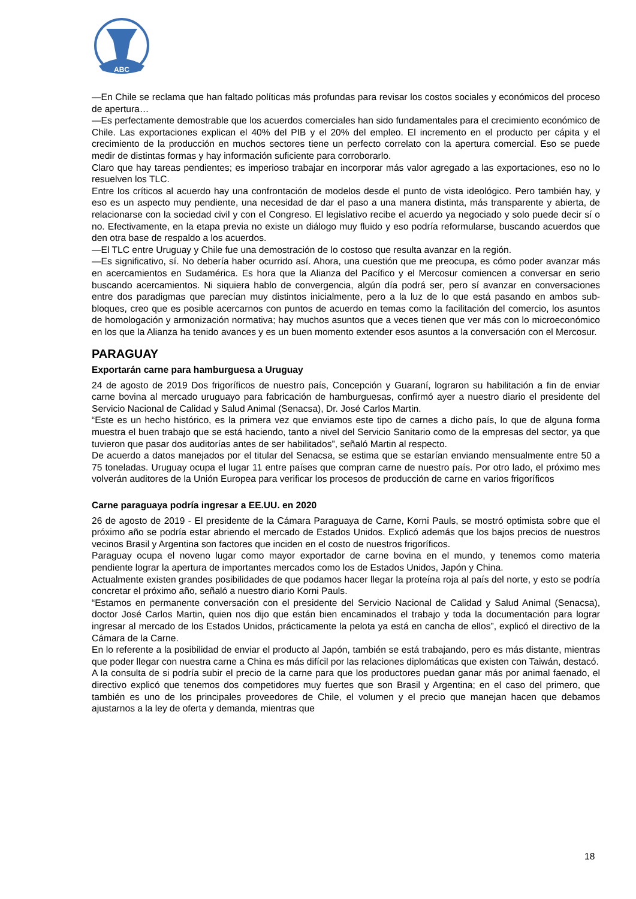ABC
—En Chile se reclama que han faltado políticas más profundas para revisar los costos sociales y económicos del proceso de apertura…
—Es perfectamente demostrable que los acuerdos comerciales han sido fundamentales para el crecimiento económico de Chile. Las exportaciones explican el 40% del PIB y el 20% del empleo. El incremento en el producto per cápita y el crecimiento de la producción en muchos sectores tiene un perfecto correlato con la apertura comercial. Eso se puede medir de distintas formas y hay información suficiente para corroborarlo.
Claro que hay tareas pendientes; es imperioso trabajar en incorporar más valor agregado a las exportaciones, eso no lo resuelven los TLC.
Entre los críticos al acuerdo hay una confrontación de modelos desde el punto de vista ideológico. Pero también hay, y eso es un aspecto muy pendiente, una necesidad de dar el paso a una manera distinta, más transparente y abierta, de relacionarse con la sociedad civil y con el Congreso. El legislativo recibe el acuerdo ya negociado y solo puede decir sí o no. Efectivamente, en la etapa previa no existe un diálogo muy fluido y eso podría reformularse, buscando acuerdos que den otra base de respaldo a los acuerdos.
—El TLC entre Uruguay y Chile fue una demostración de lo costoso que resulta avanzar en la región.
—Es significativo, sí. No debería haber ocurrido así. Ahora, una cuestión que me preocupa, es cómo poder avanzar más en acercamientos en Sudamérica. Es hora que la Alianza del Pacífico y el Mercosur comiencen a conversar en serio buscando acercamientos. Ni siquiera hablo de convergencia, algún día podrá ser, pero sí avanzar en conversaciones entre dos paradigmas que parecían muy distintos inicialmente, pero a la luz de lo que está pasando en ambos sub-bloques, creo que es posible acercarnos con puntos de acuerdo en temas como la facilitación del comercio, los asuntos de homologación y armonización normativa; hay muchos asuntos que a veces tienen que ver más con lo microeconómico en los que la Alianza ha tenido avances y es un buen momento extender esos asuntos a la conversación con el Mercosur.
PARAGUAY
Exportarán carne para hamburguesa a Uruguay
24 de agosto de 2019 Dos frigoríficos de nuestro país, Concepción y Guaraní, lograron su habilitación a fin de enviar carne bovina al mercado uruguayo para fabricación de hamburguesas, confirmó ayer a nuestro diario el presidente del Servicio Nacional de Calidad y Salud Animal (Senacsa), Dr. José Carlos Martin.
“Este es un hecho histórico, es la primera vez que enviamos este tipo de carnes a dicho país, lo que de alguna forma muestra el buen trabajo que se está haciendo, tanto a nivel del Servicio Sanitario como de la empresas del sector, ya que tuvieron que pasar dos auditorías antes de ser habilitados”, señaló Martin al respecto.
De acuerdo a datos manejados por el titular del Senacsa, se estima que se estarían enviando mensualmente entre 50 a 75 toneladas. Uruguay ocupa el lugar 11 entre países que compran carne de nuestro país. Por otro lado, el próximo mes volverán auditores de la Unión Europea para verificar los procesos de producción de carne en varios frigoríficos
Carne paraguaya podría ingresar a EE.UU. en 2020
26 de agosto de 2019 - El presidente de la Cámara Paraguaya de Carne, Korni Pauls, se mostró optimista sobre que el próximo año se podría estar abriendo el mercado de Estados Unidos. Explicó además que los bajos precios de nuestros vecinos Brasil y Argentina son factores que inciden en el costo de nuestros frigoríficos.
Paraguay ocupa el noveno lugar como mayor exportador de carne bovina en el mundo, y tenemos como materia pendiente lograr la apertura de importantes mercados como los de Estados Unidos, Japón y China.
Actualmente existen grandes posibilidades de que podamos hacer llegar la proteína roja al país del norte, y esto se podría concretar el próximo año, señaló a nuestro diario Korni Pauls.
“Estamos en permanente conversación con el presidente del Servicio Nacional de Calidad y Salud Animal (Senacsa), doctor José Carlos Martin, quien nos dijo que están bien encaminados el trabajo y toda la documentación para lograr ingresar al mercado de los Estados Unidos, prácticamente la pelota ya está en cancha de ellos”, explicó el directivo de la Cámara de la Carne.
En lo referente a la posibilidad de enviar el producto al Japón, también se está trabajando, pero es más distante, mientras que poder llegar con nuestra carne a China es más difícil por las relaciones diplomáticas que existen con Taiwán, destacó.
A la consulta de si podría subir el precio de la carne para que los productores puedan ganar más por animal faenado, el directivo explicó que tenemos dos competidores muy fuertes que son Brasil y Argentina; en el caso del primero, que también es uno de los principales proveedores de Chile, el volumen y el precio que manejan hacen que debamos ajustarnos a la ley de oferta y demanda, mientras que
18